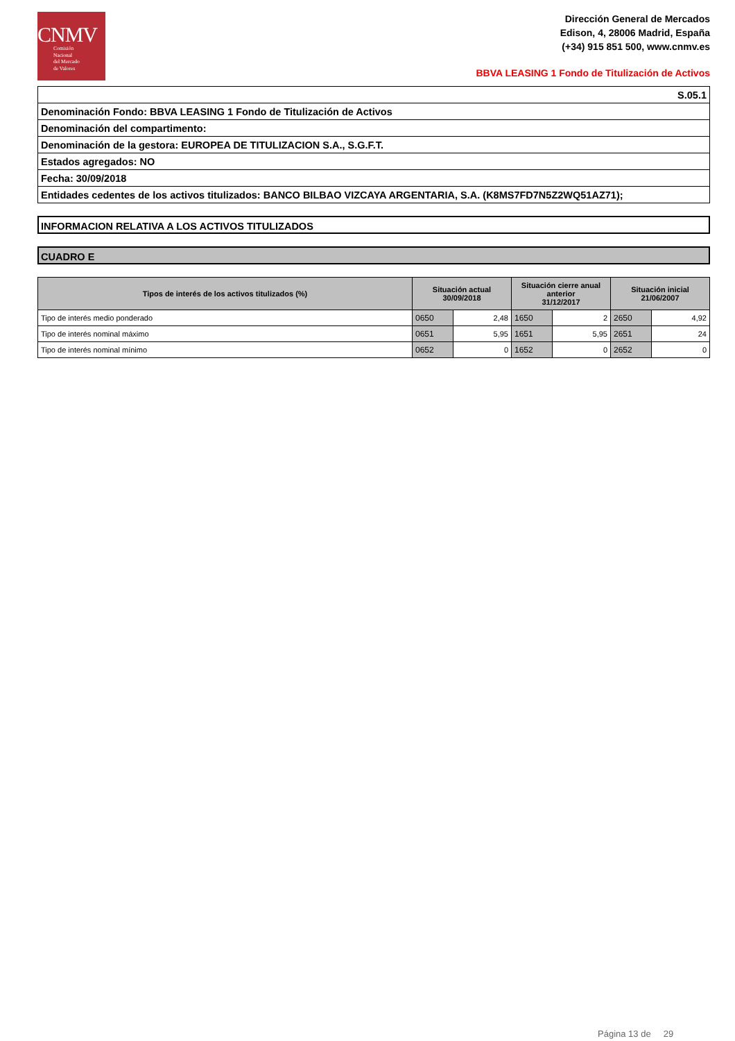CNMV
Comisión
Nacional
del Mercado
de Valores
Dirección General de Mercados
Edison, 4, 28006 Madrid, España
(+34) 915 851 500, www.cnmv.es
BBVA LEASING 1 Fondo de Titulización de Activos
S.05.1
Denominación Fondo: BBVA LEASING 1 Fondo de Titulización de Activos
Denominación del compartimento:
Denominación de la gestora: EUROPEA DE TITULIZACION S.A., S.G.F.T.
Estados agregados: NO
Fecha: 30/09/2018
Entidades cedentes de los activos titulizados: BANCO BILBAO VIZCAYA ARGENTARIA, S.A. (K8MS7FD7N5Z2WQ51AZ71);
INFORMACION RELATIVA A LOS ACTIVOS TITULIZADOS
CUADRO E
| Tipos de interés de los activos titulizados (%) | Situación actual 30/09/2018 | | Situación cierre anual anterior 31/12/2017 | | Situación inicial 21/06/2007 | |
| --- | --- | --- | --- | --- | --- | --- |
| Tipo de interés medio ponderado | 0650 | 2,48 | 1650 | 2 | 2650 | 4,92 |
| Tipo de interés nominal máximo | 0651 | 5,95 | 1651 | 5,95 | 2651 | 24 |
| Tipo de interés nominal mínimo | 0652 | 0 | 1652 | 0 | 2652 | 0 |
Página 13 de 29